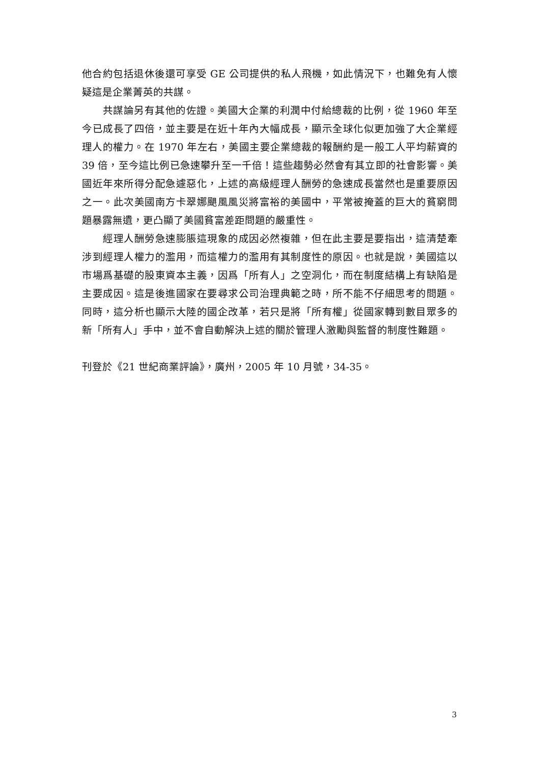他合約包括退休後還可享受 GE 公司提供的私人飛機，如此情況下，也難免有人懷疑這是企業菁英的共謀。
共謀論另有其他的佐證。美國大企業的利潤中付給總裁的比例，從 1960 年至今已成長了四倍，並主要是在近十年內大幅成長，顯示全球化似更加強了大企業經理人的權力。在 1970 年左右，美國主要企業總裁的報酬約是一般工人平均薪資的 39 倍，至今這比例已急速攀升至一千倍！這些趨勢必然會有其立即的社會影響。美國近年來所得分配急遽惡化，上述的高級經理人酬勞的急速成長當然也是重要原因之一。此次美國南方卡翠娜颶風風災將富裕的美國中，平常被掩蓋的巨大的貧窮問題暴露無遺，更凸顯了美國貧富差距問題的嚴重性。
經理人酬勞急速膨脹這現象的成因必然複雜，但在此主要是要指出，這清楚牽涉到經理人權力的濫用，而這權力的濫用有其制度性的原因。也就是說，美國這以市場爲基礎的股東資本主義，因爲「所有人」之空洞化，而在制度結構上有缺陷是主要成因。這是後進國家在要尋求公司治理典範之時，所不能不仔細思考的問題。同時，這分析也顯示大陸的國企改革，若只是將「所有權」從國家轉到數目眾多的新「所有人」手中，並不會自動解決上述的關於管理人激勵與監督的制度性難題。
刊登於《21 世紀商業評論》，廣州，2005 年 10 月號，34-35。
3